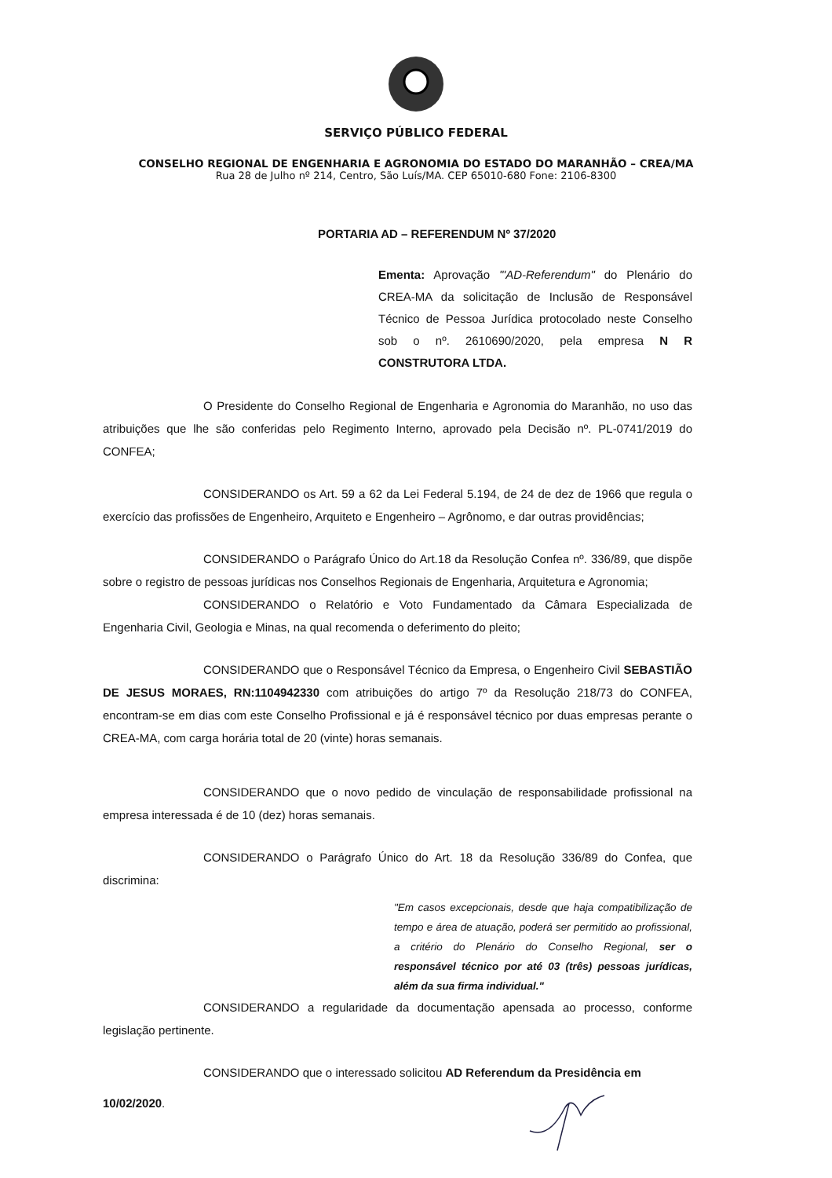SERVIÇO PÚBLICO FEDERAL
CONSELHO REGIONAL DE ENGENHARIA E AGRONOMIA DO ESTADO DO MARANHÃO – CREA/MA
Rua 28 de Julho nº 214, Centro, São Luís/MA. CEP 65010-680 Fone: 2106-8300
PORTARIA AD – REFERENDUM Nº 37/2020
Ementa: Aprovação '"AD-Referendum" do Plenário do CREA-MA da solicitação de Inclusão de Responsável Técnico de Pessoa Jurídica protocolado neste Conselho sob o nº. 2610690/2020, pela empresa N R CONSTRUTORA LTDA.
O Presidente do Conselho Regional de Engenharia e Agronomia do Maranhão, no uso das atribuições que lhe são conferidas pelo Regimento Interno, aprovado pela Decisão nº. PL-0741/2019 do CONFEA;
CONSIDERANDO os Art. 59 a 62 da Lei Federal 5.194, de 24 de dez de 1966 que regula o exercício das profissões de Engenheiro, Arquiteto e Engenheiro – Agrônomo, e dar outras providências;
CONSIDERANDO o Parágrafo Único do Art.18 da Resolução Confea nº. 336/89, que dispõe sobre o registro de pessoas jurídicas nos Conselhos Regionais de Engenharia, Arquitetura e Agronomia;
CONSIDERANDO o Relatório e Voto Fundamentado da Câmara Especializada de Engenharia Civil, Geologia e Minas, na qual recomenda o deferimento do pleito;
CONSIDERANDO que o Responsável Técnico da Empresa, o Engenheiro Civil SEBASTIÃO DE JESUS MORAES, RN:1104942330 com atribuições do artigo 7º da Resolução 218/73 do CONFEA, encontram-se em dias com este Conselho Profissional e já é responsável técnico por duas empresas perante o CREA-MA, com carga horária total de 20 (vinte) horas semanais.
CONSIDERANDO que o novo pedido de vinculação de responsabilidade profissional na empresa interessada é de 10 (dez) horas semanais.
CONSIDERANDO o Parágrafo Único do Art. 18 da Resolução 336/89 do Confea, que discrimina:
"Em casos excepcionais, desde que haja compatibilização de tempo e área de atuação, poderá ser permitido ao profissional, a critério do Plenário do Conselho Regional, ser o responsável técnico por até 03 (três) pessoas jurídicas, além da sua firma individual."
CONSIDERANDO a regularidade da documentação apensada ao processo, conforme legislação pertinente.
CONSIDERANDO que o interessado solicitou AD Referendum da Presidência em
10/02/2020.